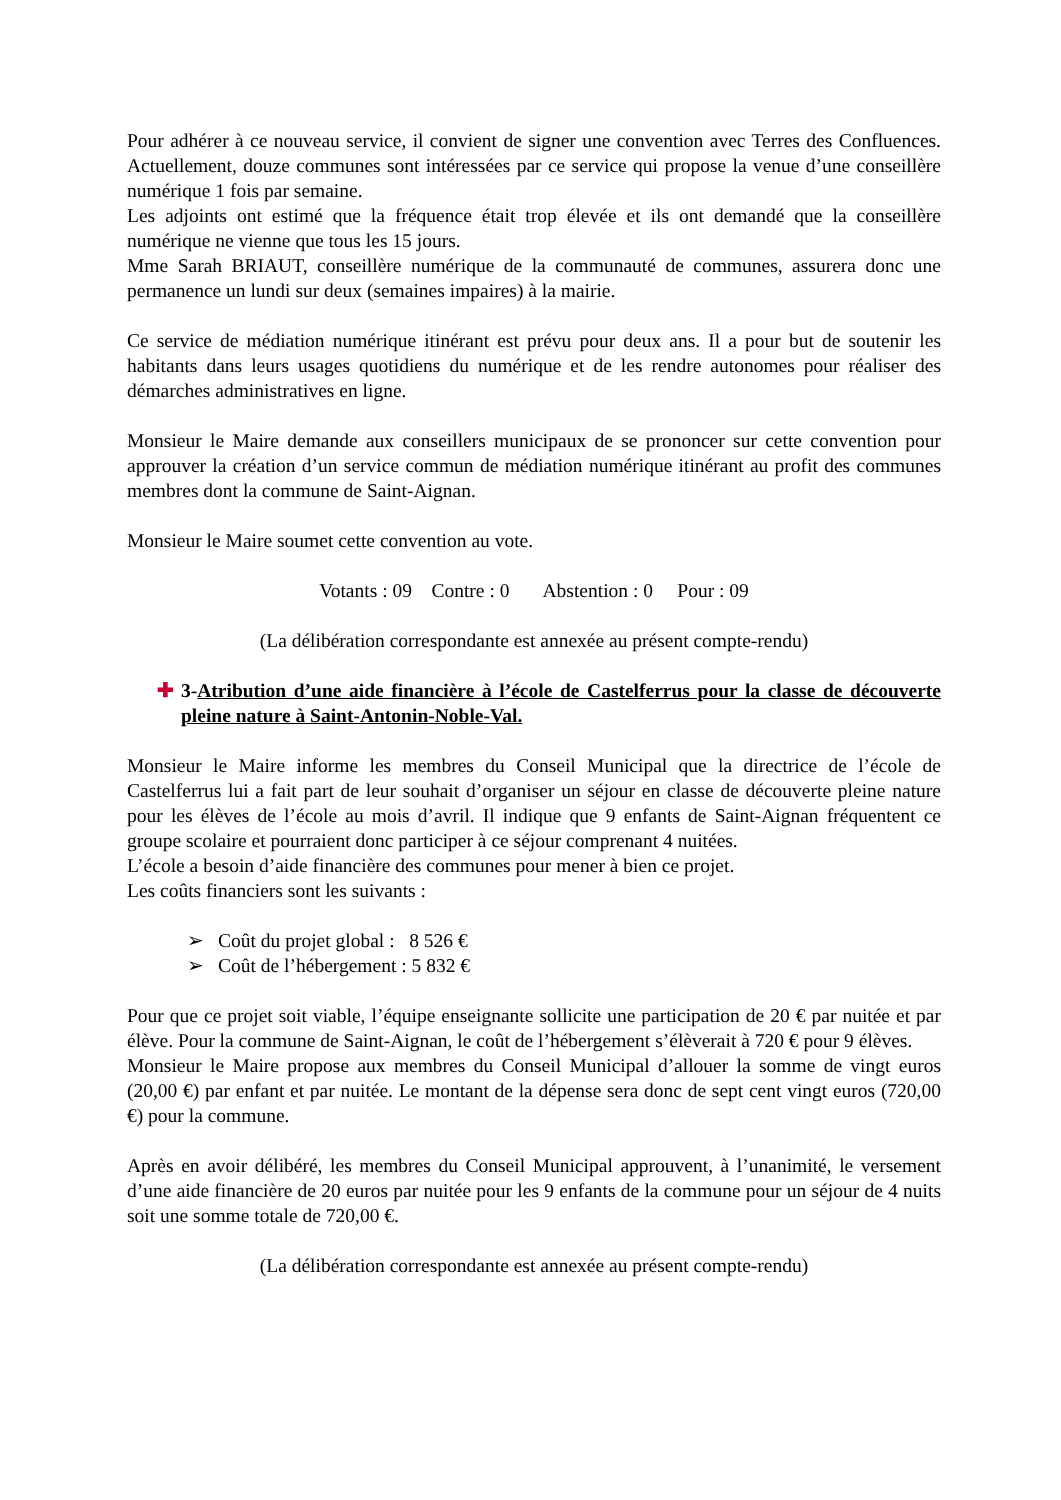Pour adhérer à ce nouveau service, il convient de signer une convention avec Terres des Confluences. Actuellement, douze communes sont intéressées par ce service qui propose la venue d’une conseillère numérique 1 fois par semaine.
Les adjoints ont estimé que la fréquence était trop élevée et ils ont demandé que la conseillère numérique ne vienne que tous les 15 jours.
Mme Sarah BRIAUT, conseillère numérique de la communauté de communes, assurera donc une permanence un lundi sur deux (semaines impaires) à la mairie.
Ce service de médiation numérique itinérant est prévu pour deux ans. Il a pour but de soutenir les habitants dans leurs usages quotidiens du numérique et de les rendre autonomes pour réaliser des démarches administratives en ligne.
Monsieur le Maire demande aux conseillers municipaux de se prononcer sur cette convention pour approuver la création d’un service commun de médiation numérique itinérant au profit des communes membres dont la commune de Saint-Aignan.
Monsieur le Maire soumet cette convention au vote.
Votants : 09 Contre : 0 Abstention : 0 Pour : 09
(La délibération correspondante est annexée au présent compte-rendu)
✚ 3-Atribution d’une aide financière à l’école de Castelferrus pour la classe de découverte pleine nature à Saint-Antonin-Noble-Val.
Monsieur le Maire informe les membres du Conseil Municipal que la directrice de l’école de Castelferrus lui a fait part de leur souhait d’organiser un séjour en classe de découverte pleine nature pour les élèves de l’école au mois d’avril. Il indique que 9 enfants de Saint-Aignan fréquentent ce groupe scolaire et pourraient donc participer à ce séjour comprenant 4 nuitées.
L’école a besoin d’aide financière des communes pour mener à bien ce projet.
Les coûts financiers sont les suivants :
➢ Coût du projet global : 8 526 €
➢ Coût de l’hébergement : 5 832 €
Pour que ce projet soit viable, l’équipe enseignante sollicite une participation de 20 € par nuitée et par élève. Pour la commune de Saint-Aignan, le coût de l’hébergement s’élèverait à 720 € pour 9 élèves.
Monsieur le Maire propose aux membres du Conseil Municipal d’allouer la somme de vingt euros (20,00 €) par enfant et par nuitée. Le montant de la dépense sera donc de sept cent vingt euros (720,00 €) pour la commune.
Après en avoir délibéré, les membres du Conseil Municipal approuvent, à l’unanimité, le versement d’une aide financière de 20 euros par nuitée pour les 9 enfants de la commune pour un séjour de 4 nuits soit une somme totale de 720,00 €.
(La délibération correspondante est annexée au présent compte-rendu)